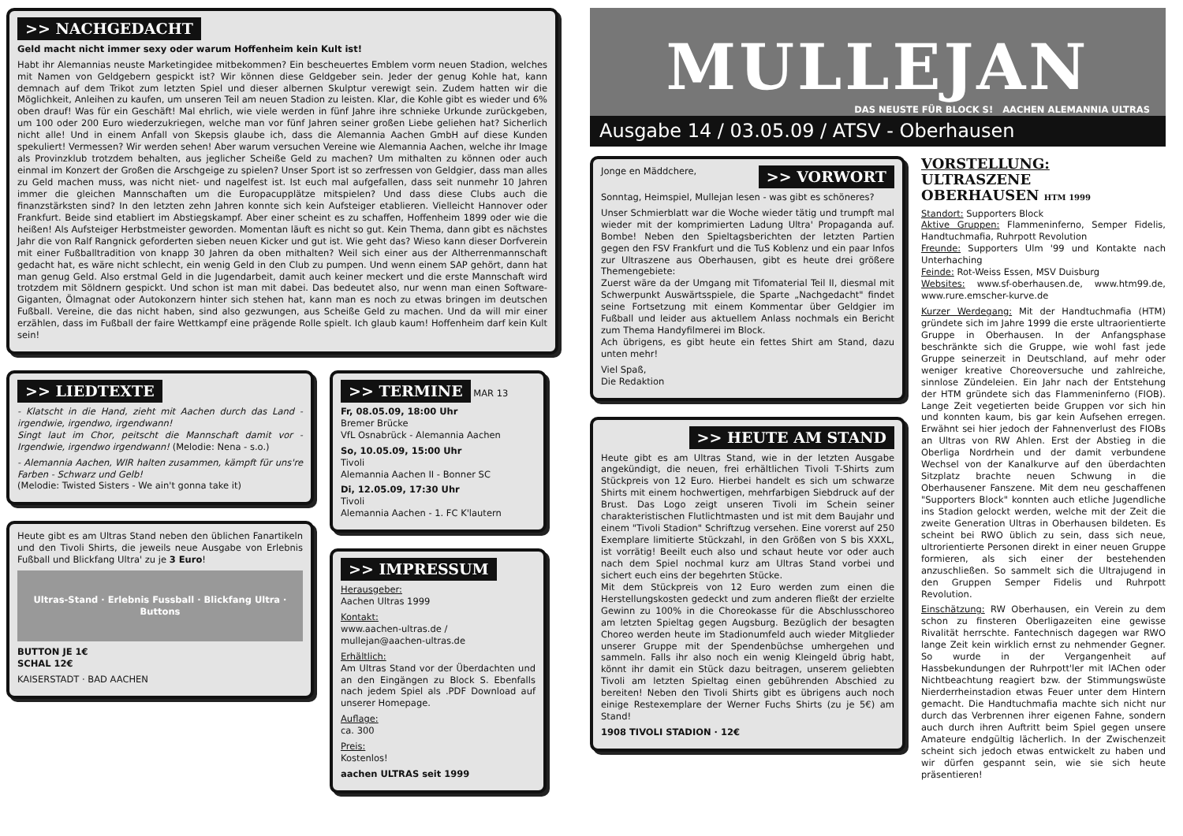>> NACHGEDACHT
Geld macht nicht immer sexy oder warum Hoffenheim kein Kult ist!
Habt ihr Alemannias neuste Marketingidee mitbekommen? Ein bescheuertes Emblem vorm neuen Stadion, welches mit Namen von Geldgebern gespickt ist? Wir können diese Geldgeber sein. Jeder der genug Kohle hat, kann demnach auf dem Trikot zum letzten Spiel und dieser albernen Skulptur verewigt sein. Zudem hatten wir die Möglichkeit, Anleihen zu kaufen, um unseren Teil am neuen Stadion zu leisten. Klar, die Kohle gibt es wieder und 6% oben drauf! Was für ein Geschäft! Mal ehrlich, wie viele werden in fünf Jahre ihre schnieke Urkunde zurückgeben, um 100 oder 200 Euro wiederzukriegen, welche man vor fünf Jahren seiner großen Liebe geliehen hat? Sicherlich nicht alle! Und in einem Anfall von Skepsis glaube ich, dass die Alemannia Aachen GmbH auf diese Kunden spekuliert! Vermessen? Wir werden sehen! Aber warum versuchen Vereine wie Alemannia Aachen, welche ihr Image als Provinzklub trotzdem behalten, aus jeglicher Scheiße Geld zu machen? Um mithalten zu können oder auch einmal im Konzert der Großen die Arschgeige zu spielen? Unser Sport ist so zerfressen von Geldgier, dass man alles zu Geld machen muss, was nicht niet- und nagelfest ist. Ist euch mal aufgefallen, dass seit nunmehr 10 Jahren immer die gleichen Mannschaften um die Europacupplätze mitspielen? Und dass diese Clubs auch die finanzstärksten sind? In den letzten zehn Jahren konnte sich kein Aufsteiger etablieren. Vielleicht Hannover oder Frankfurt. Beide sind etabliert im Abstiegskampf. Aber einer scheint es zu schaffen, Hoffenheim 1899 oder wie die heißen! Als Aufsteiger Herbstmeister geworden. Momentan läuft es nicht so gut. Kein Thema, dann gibt es nächstes Jahr die von Ralf Rangnick geforderten sieben neuen Kicker und gut ist. Wie geht das? Wieso kann dieser Dorfverein mit einer Fußballtradition von knapp 30 Jahren da oben mithalten? Weil sich einer aus der Altherrenmannschaft gedacht hat, es wäre nicht schlecht, ein wenig Geld in den Club zu pumpen. Und wenn einem SAP gehört, dann hat man genug Geld. Also erstmal Geld in die Jugendarbeit, damit auch keiner meckert und die erste Mannschaft wird trotzdem mit Söldnern gespickt. Und schon ist man mit dabei. Das bedeutet also, nur wenn man einen Software-Giganten, Ölmagnat oder Autokonzern hinter sich stehen hat, kann man es noch zu etwas bringen im deutschen Fußball. Vereine, die das nicht haben, sind also gezwungen, aus Scheiße Geld zu machen. Und da will mir einer erzählen, dass im Fußball der faire Wettkampf eine prägende Rolle spielt. Ich glaub kaum! Hoffenheim darf kein Kult sein!
>> LIEDTEXTE
- Klatscht in die Hand, zieht mit Aachen durch das Land - irgendwie, irgendwo, irgendwann!
Singt laut im Chor, peitscht die Mannschaft damit vor - Irgendwie, irgendwo irgendwann! (Melodie: Nena - s.o.)
- Alemannia Aachen, WIR halten zusammen, kämpft für uns're Farben - Schwarz und Gelb!
(Melodie: Twisted Sisters - We ain't gonna take it)
Heute gibt es am Ultras Stand neben den üblichen Fanartikeln und den Tivoli Shirts, die jeweils neue Ausgabe von Erlebnis Fußball und Blickfang Ultra' zu je 3 Euro!
Ultras-Stand · Erlebnis Fussball · Blickfang Ultra · Buttons
BUTTON JE 1€
SCHAL 12€
KAISERSTADT · BAD AACHEN
>> TERMINE
MAR 13
Fr, 08.05.09, 18:00 Uhr
Bremer Brücke
VfL Osnabrück - Alemannia Aachen
So, 10.05.09, 15:00 Uhr
Tivoli
Alemannia Aachen II - Bonner SC
Di, 12.05.09, 17:30 Uhr
Tivoli
Alemannia Aachen - 1. FC K'lautern
>> IMPRESSUM
Herausgeber:
Aachen Ultras 1999
Kontakt:
www.aachen-ultras.de /
mullejan@aachen-ultras.de
Erhältlich:
Am Ultras Stand vor der Überdachten und an den Eingängen zu Block S. Ebenfalls nach jedem Spiel als .PDF Download auf unserer Homepage.
Auflage:
ca. 300
Preis:
Kostenlos!
aachen ULTRAS seit 1999
MULLEJAN
DAS NEUSTE FÜR BLOCK S! AACHEN ALEMANNIA ULTRAS
Ausgabe 14 / 03.05.09 / ATSV - Oberhausen
Jonge en Mäddchere, >> VORWORT
Sonntag, Heimspiel, Mullejan lesen - was gibt es schöneres?
Unser Schmierblatt war die Woche wieder tätig und trumpft mal wieder mit der komprimierten Ladung Ultra' Propaganda auf. Bombe! Neben den Spieltagsberichten der letzten Partien gegen den FSV Frankfurt und die TuS Koblenz und ein paar Infos zur Ultraszene aus Oberhausen, gibt es heute drei größere Themengebiete:
Zuerst wäre da der Umgang mit Tifomaterial Teil II, diesmal mit Schwerpunkt Auswärtsspiele, die Sparte „Nachgedacht" findet seine Fortsetzung mit einem Kommentar über Geldgier im Fußball und leider aus aktuellem Anlass nochmals ein Bericht zum Thema Handyfilmerei im Block.
Ach übrigens, es gibt heute ein fettes Shirt am Stand, dazu unten mehr!
Viel Spaß,
Die Redaktion
>> HEUTE AM STAND
Heute gibt es am Ultras Stand, wie in der letzten Ausgabe angekündigt, die neuen, frei erhältlichen Tivoli T-Shirts zum Stückpreis von 12 Euro. Hierbei handelt es sich um schwarze Shirts mit einem hochwertigen, mehrfarbigen Siebdruck auf der Brust. Das Logo zeigt unseren Tivoli im Schein seiner charakteristischen Flutlichtmasten und ist mit dem Baujahr und einem "Tivoli Stadion" Schriftzug versehen. Eine vorerst auf 250 Exemplare limitierte Stückzahl, in den Größen von S bis XXXL, ist vorrätig! Beeilt euch also und schaut heute vor oder auch nach dem Spiel nochmal kurz am Ultras Stand vorbei und sichert euch eins der begehrten Stücke.
Mit dem Stückpreis von 12 Euro werden zum einen die Herstellungskosten gedeckt und zum anderen fließt der erzielte Gewinn zu 100% in die Choreokasse für die Abschlusschoreo am letzten Spieltag gegen Augsburg. Bezüglich der besagten Choreo werden heute im Stadionumfeld auch wieder Mitglieder unserer Gruppe mit der Spendenbüchse umhergehen und sammeln. Falls ihr also noch ein wenig Kleingeld übrig habt, könnt ihr damit ein Stück dazu beitragen, unserem geliebten Tivoli am letzten Spieltag einen gebührenden Abschied zu bereiten! Neben den Tivoli Shirts gibt es übrigens auch noch einige Restexemplare der Werner Fuchs Shirts (zu je 5€) am Stand!
1908 TIVOLI STADION · 12€
VORSTELLUNG:
ULTRASZENE
OBERHAUSEN HTM 1999
Standort: Supporters Block
Aktive Gruppen: Flammeninferno, Semper Fidelis, Handtuchmafia, Ruhrpott Revolution
Freunde: Supporters Ulm '99 und Kontakte nach Unterhaching
Feinde: Rot-Weiss Essen, MSV Duisburg
Websites: www.sf-oberhausen.de, www.htm99.de, www.rure.emscher-kurve.de
Kurzer Werdegang: Mit der Handtuchmafia (HTM) gründete sich im Jahre 1999 die erste ultraorientierte Gruppe in Oberhausen. In der Anfangsphase beschränkte sich die Gruppe, wie wohl fast jede Gruppe seinerzeit in Deutschland, auf mehr oder weniger kreative Choreoversuche und zahlreiche, sinnlose Zündeleien. Ein Jahr nach der Entstehung der HTM gründete sich das Flammeninferno (FIOB). Lange Zeit vegetierten beide Gruppen vor sich hin und konnten kaum, bis gar kein Aufsehen erregen. Erwähnt sei hier jedoch der Fahnenverlust des FIOBs an Ultras von RW Ahlen. Erst der Abstieg in die Oberliga Nordrhein und der damit verbundene Wechsel von der Kanalkurve auf den überdachten Sitzplatz brachte neuen Schwung in die Oberhausener Fanszene. Mit dem neu geschaffenen "Supporters Block" konnten auch etliche Jugendliche ins Stadion gelockt werden, welche mit der Zeit die zweite Generation Ultras in Oberhausen bildeten. Es scheint bei RWO üblich zu sein, dass sich neue, ultrorientierte Personen direkt in einer neuen Gruppe formieren, als sich einer der bestehenden anzuschließen. So sammelt sich die Ultrajugend in den Gruppen Semper Fidelis und Ruhrpott Revolution.
Einschätzung: RW Oberhausen, ein Verein zu dem schon zu finsteren Oberligazeiten eine gewisse Rivalität herrschte. Fantechnisch dagegen war RWO lange Zeit kein wirklich ernst zu nehmender Gegner. So wurde in der Vergangenheit auf Hassbekundungen der Ruhrpott'ler mit lAChen oder Nichtbeachtung reagiert bzw. der Stimmungswüste Nierderrheinstadion etwas Feuer unter dem Hintern gemacht. Die Handtuchmafia machte sich nicht nur durch das Verbrennen ihrer eigenen Fahne, sondern auch durch ihren Auftritt beim Spiel gegen unsere Amateure endgültig lächerlich. In der Zwischenzeit scheint sich jedoch etwas entwickelt zu haben und wir dürfen gespannt sein, wie sie sich heute präsentieren!